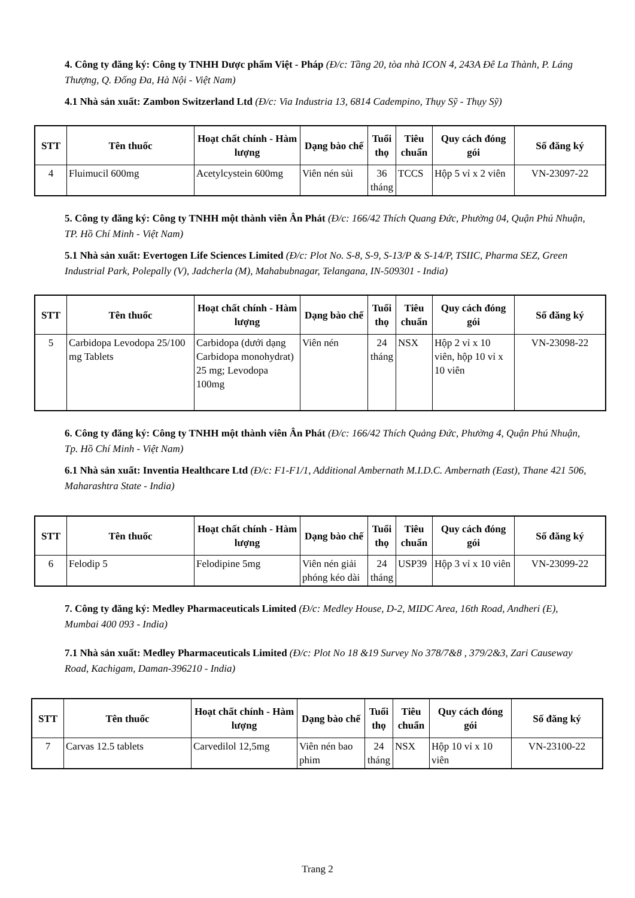4. Công ty đăng ký: Công ty TNHH Dược phẩm Việt - Pháp (Đ/c: Tầng 20, tòa nhà ICON 4, 243A Đê La Thành, P. Láng Thượng, Q. Đống Đa, Hà Nội - Việt Nam)
4.1 Nhà sản xuất: Zambon Switzerland Ltd (Đ/c: Via Industria 13, 6814 Cadempino, Thụy Sỹ - Thụy Sỹ)
| STT | Tên thuốc | Hoạt chất chính - Hàm lượng | Dạng bào chế | Tuổi thọ | Tiêu chuẩn | Quy cách đóng gói | Số đăng ký |
| --- | --- | --- | --- | --- | --- | --- | --- |
| 4 | Fluimucil 600mg | Acetylcystein 600mg | Viên nén sủi | 36 tháng | TCCS | Hộp 5 vỉ x 2 viên | VN-23097-22 |
5. Công ty đăng ký: Công ty TNHH một thành viên Ân Phát (Đ/c: 166/42 Thích Quang Đức, Phường 04, Quận Phú Nhuận, TP. Hồ Chí Minh - Việt Nam)
5.1 Nhà sản xuất: Evertogen Life Sciences Limited (Đ/c: Plot No. S-8, S-9, S-13/P & S-14/P, TSIIC, Pharma SEZ, Green Industrial Park, Polepally (V), Jadcherla (M), Mahabubnagar, Telangana, IN-509301 - India)
| STT | Tên thuốc | Hoạt chất chính - Hàm lượng | Dạng bào chế | Tuổi thọ | Tiêu chuẩn | Quy cách đóng gói | Số đăng ký |
| --- | --- | --- | --- | --- | --- | --- | --- |
| 5 | Carbidopa Levodopa 25/100 mg Tablets | Carbidopa (dưới dạng Carbidopa monohydrat) 25 mg; Levodopa 100mg | Viên nén | 24 tháng | NSX | Hộp 2 vỉ x 10 viên, hộp 10 vỉ x 10 viên | VN-23098-22 |
6. Công ty đăng ký: Công ty TNHH một thành viên Ân Phát (Đ/c: 166/42 Thích Quảng Đức, Phường 4, Quận Phú Nhuận, Tp. Hồ Chí Minh - Việt Nam)
6.1 Nhà sản xuất: Inventia Healthcare Ltd (Đ/c: F1-F1/1, Additional Ambernath M.I.D.C. Ambernath (East), Thane 421 506, Maharashtra State - India)
| STT | Tên thuốc | Hoạt chất chính - Hàm lượng | Dạng bào chế | Tuổi thọ | Tiêu chuẩn | Quy cách đóng gói | Số đăng ký |
| --- | --- | --- | --- | --- | --- | --- | --- |
| 6 | Felodip 5 | Felodipine 5mg | Viên nén giải phóng kéo dài | 24 tháng | USP39 | Hộp 3 vỉ x 10 viên | VN-23099-22 |
7. Công ty đăng ký: Medley Pharmaceuticals Limited (Đ/c: Medley House, D-2, MIDC Area, 16th Road, Andheri (E), Mumbai 400 093 - India)
7.1 Nhà sản xuất: Medley Pharmaceuticals Limited (Đ/c: Plot No 18 &19 Survey No 378/7&8 , 379/2&3, Zari Causeway Road, Kachigam, Daman-396210 - India)
| STT | Tên thuốc | Hoạt chất chính - Hàm lượng | Dạng bào chế | Tuổi thọ | Tiêu chuẩn | Quy cách đóng gói | Số đăng ký |
| --- | --- | --- | --- | --- | --- | --- | --- |
| 7 | Carvas 12.5 tablets | Carvedilol 12,5mg | Viên nén bao phim | 24 tháng | NSX | Hộp 10 vỉ x 10 viên | VN-23100-22 |
Trang 2